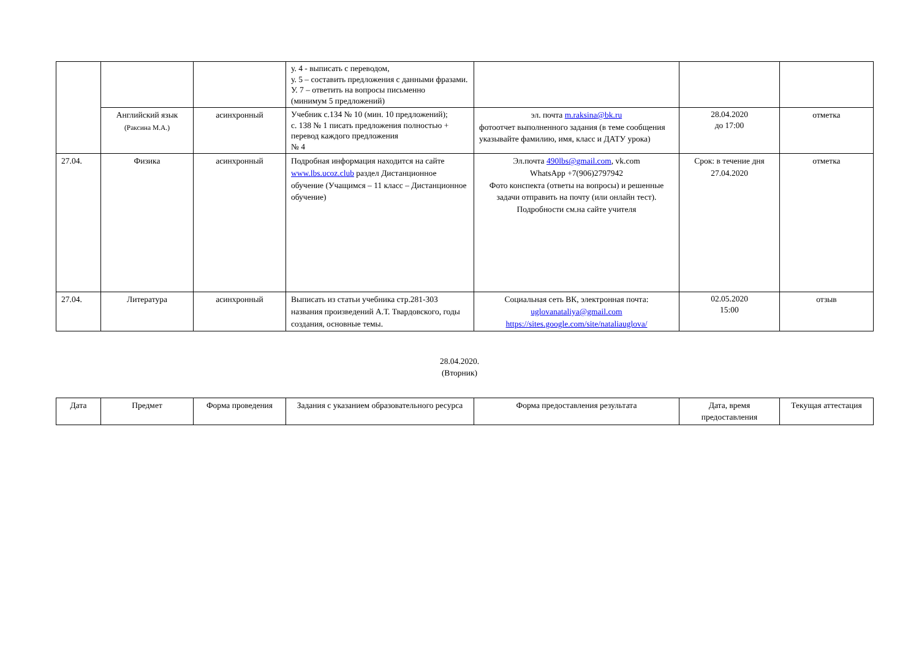| | | | у. 4 - выписать с переводом, у. 5 – составить предложения с данными фразами. У. 7 – ответить на вопросы письменно (минимум 5 предложений) | | | |
| | Английский язык (Раксина М.А.) | асинхронный | Учебник с.134 № 10 (мин. 10 предложений); с. 138 № 1 писать предложения полностью + перевод каждого предложения № 4 | эл. почта m.raksina@bk.ru фотоотчет выполненного задания (в теме сообщения указывайте фамилию, имя, класс и ДАТУ урока) | 28.04.2020 до 17:00 | отметка |
| 27.04. | Физика | асинхронный | Подробная информация находится на сайте www.lbs.ucoz.club раздел Дистанционное обучение (Учащимся – 11 класс – Дистанционное обучение) | Эл.почта 490lbs@gmail.com , vk.com WhatsApp +7(906)2797942 Фото конспекта (ответы на вопросы) и решенные задачи отправить на почту (или онлайн тест). Подробности см.на сайте учителя | Срок: в течение дня 27.04.2020 | отметка |
| 27.04. | Литература | асинхронный | Выписать из статьи учебника стр.281-303 названия произведений А.Т. Твардовского, годы создания, основные темы. | Социальная сеть ВК, электронная почта: uglovanataliya@gmail.com https://sites.google.com/site/nataliauglova/ | 02.05.2020 15:00 | отзыв |
28.04.2020.
(Вторник)
| Дата | Предмет | Форма проведения | Задания с указанием образовательного ресурса | Форма предоставления результата | Дата, время предоставления | Текущая аттестация |